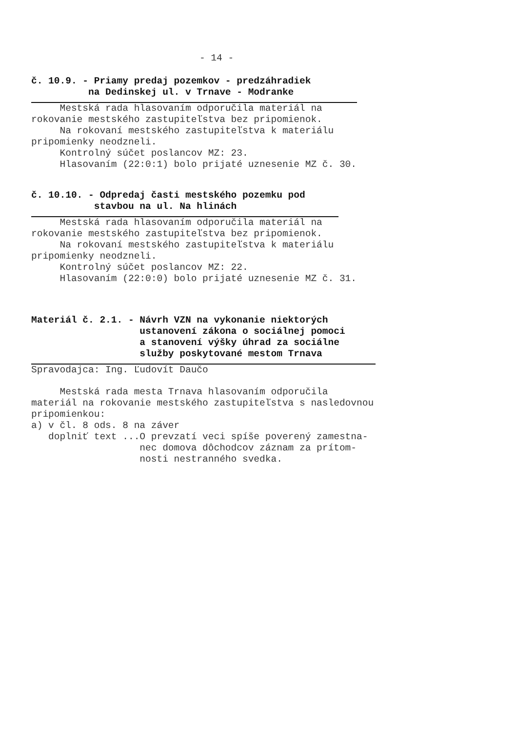- 14 -
č. 10.9. - Priamy predaj pozemkov - predzáhradiek
na Dedinskej ul. v Trnave - Modranke
Mestská rada hlasovaním odporučila materiál na rokovanie mestského zastupiteľstva bez pripomienok. Na rokovaní mestského zastupiteľstva k materiálu pripomienky neodzneli. Kontrolný súčet poslancov MZ: 23. Hlasovaním (22:0:1) bolo prijaté uznesenie MZ č. 30.
č. 10.10. - Odpredaj časti mestského pozemku pod
stavbou na ul. Na hlinách
Mestská rada hlasovaním odporučila materiál na rokovanie mestského zastupiteľstva bez pripomienok. Na rokovaní mestského zastupiteľstva k materiálu pripomienky neodzneli. Kontrolný súčet poslancov MZ: 22. Hlasovaním (22:0:0) bolo prijaté uznesenie MZ č. 31.
Materiál č. 2.1. - Návrh VZN na vykonanie niektorých
ustanovení zákona o sociálnej pomoci
a stanovení výšky úhrad za sociálne
služby poskytované mestom Trnava
Spravodajca: Ing. Ľudovít Daučo
Mestská rada mesta Trnava hlasovaním odporučila materiál na rokovanie mestského zastupiteľstva s nasledovnou pripomienkou: a) v čl. 8 ods. 8 na záver doplniť text ...O prevzatí veci spíše poverený zamestna- nec domova dôchodcov záznam za prítom- nosti nestranného svedka.